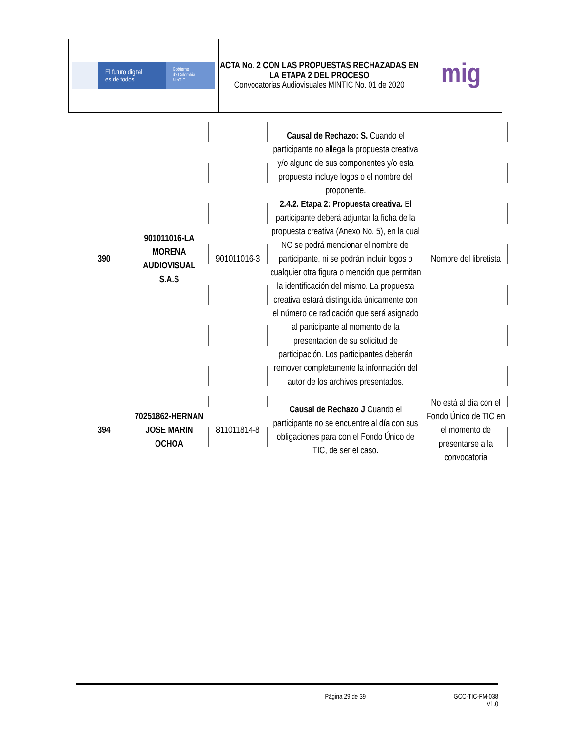| El futuro digital es de todos Gobierno de Colombia MinTIC | ACTA No. 2 CON LAS PROPUESTAS RECHAZADAS EN LA ETAPA 2 DEL PROCESO Convocatorias Audiovisuales MINTIC No. 01 de 2020 | mig |
| 390 | 901011016-LA MORENA AUDIOVISUAL S.A.S | 901011016-3 | Causal de Rechazo: S. Cuando el participante no allega la propuesta creativa y/o alguno de sus componentes y/o esta propuesta incluye logos o el nombre del proponente. 2.4.2. Etapa 2: Propuesta creativa. El participante deberá adjuntar la ficha de la propuesta creativa (Anexo No. 5), en la cual NO se podrá mencionar el nombre del participante, ni se podrán incluir logos o cualquier otra figura o mención que permitan la identificación del mismo. La propuesta creativa estará distinguida únicamente con el número de radicación que será asignado al participante al momento de la presentación de su solicitud de participación. Los participantes deberán remover completamente la información del autor de los archivos presentados. | Nombre del libretista |
| 394 | 70251862-HERNAN JOSE MARIN OCHOA | 811011814-8 | Causal de Rechazo J Cuando el participante no se encuentre al día con sus obligaciones para con el Fondo Único de TIC, de ser el caso. | No está al día con el Fondo Único de TIC en el momento de presentarse a la convocatoria |
Página 29 de 39 GCC-TIC-FM-038
V1.0